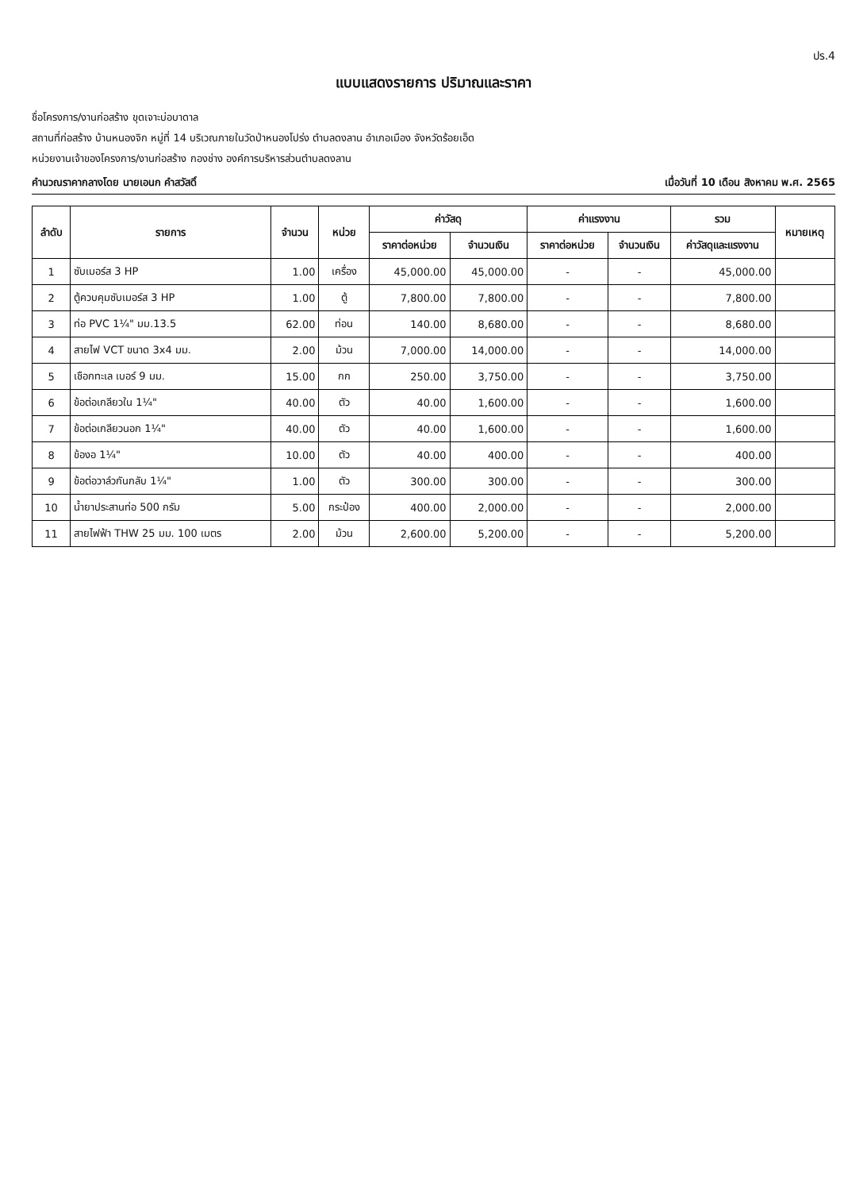ปร.4
แบบแสดงรายการ ปริมาณและราคา
ชื่อโครงการ/งานก่อสร้าง ขุดเจาะบ่อบาดาล
สถานที่ก่อสร้าง บ้านหนองจิก หมู่ที่ 14 บริเวณภายในวัดป่าหนองโปร่ง ตำบลดงลาน อำเภอเมือง จังหวัดร้อยเอ็ด
หน่วยงานเจ้าของโครงการ/งานก่อสร้าง กองช่าง องค์การบริหารส่วนตำบลดงลาน
คำนวณราคากลางโดย นายเอนก คำสวัสดิ์ เมื่อวันที่ 10 เดือน สิงหาคม พ.ศ. 2565
| ลำดับ | รายการ | จำนวน | หน่วย | ค่าวัสดุ | | ค่าแรงงาน | | รวม | หมายเหตุ |
| --- | --- | --- | --- | --- | --- | --- | --- | --- | --- |
| | | | | ราคาต่อหน่วย | จำนวนเงิน | ราคาต่อหน่วย | จำนวนเงิน | ค่าวัสดุและแรงงาน | |
| 1 | ซับเมอร์ส 3 HP | 1.00 | เครื่อง | 45,000.00 | 45,000.00 | - | - | 45,000.00 | |
| 2 | ตู้ควบคุมซับเมอร์ส 3 HP | 1.00 | ตู้ | 7,800.00 | 7,800.00 | - | - | 7,800.00 | |
| 3 | ท่อ PVC 1¼" มม.13.5 | 62.00 | ท่อน | 140.00 | 8,680.00 | - | - | 8,680.00 | |
| 4 | สายไฟ VCT ขนาด 3x4 มม. | 2.00 | ม้วน | 7,000.00 | 14,000.00 | - | - | 14,000.00 | |
| 5 | เชือกทะเล เบอร์ 9 มม. | 15.00 | กก | 250.00 | 3,750.00 | - | - | 3,750.00 | |
| 6 | ข้อต่อเกลียวใน 1¼" | 40.00 | ตัว | 40.00 | 1,600.00 | - | - | 1,600.00 | |
| 7 | ข้อต่อเกลียวนอก 1¼" | 40.00 | ตัว | 40.00 | 1,600.00 | - | - | 1,600.00 | |
| 8 | ข้องอ 1¼" | 10.00 | ตัว | 40.00 | 400.00 | - | - | 400.00 | |
| 9 | ข้อต่อวาล์วกันกลับ 1¼" | 1.00 | ตัว | 300.00 | 300.00 | - | - | 300.00 | |
| 10 | น้ำยาประสานท่อ 500 กรัม | 5.00 | กระป๋อง | 400.00 | 2,000.00 | - | - | 2,000.00 | |
| 11 | สายไฟฟ้า THW 25 มม. 100 เมตร | 2.00 | ม้วน | 2,600.00 | 5,200.00 | - | - | 5,200.00 | |